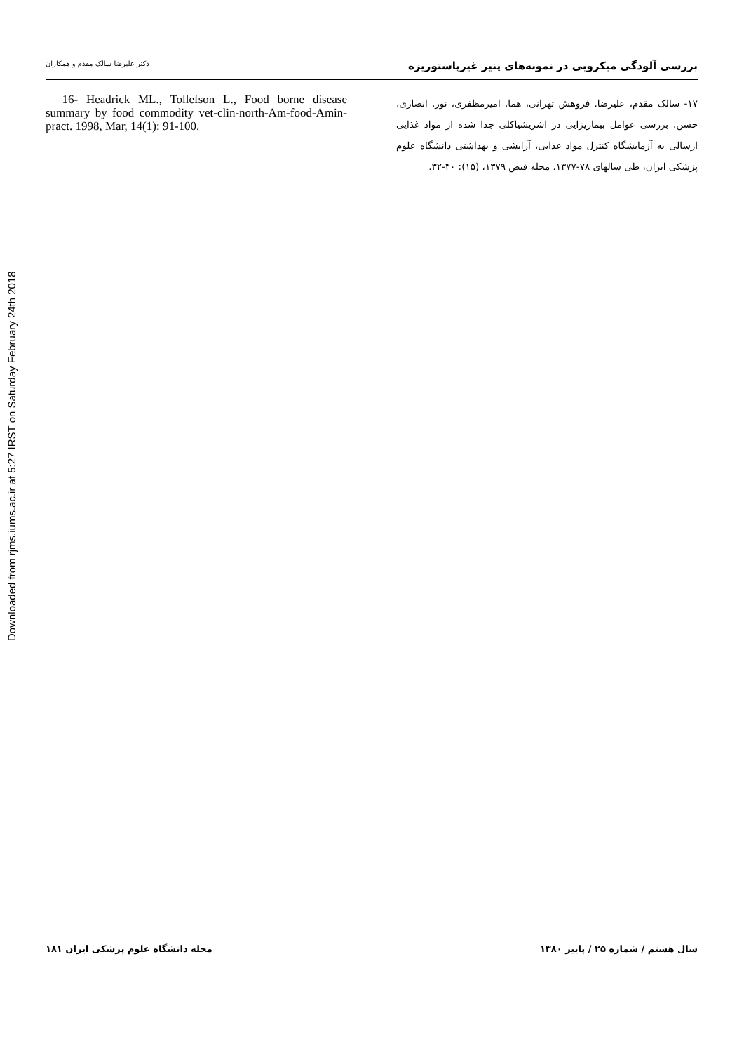Downloaded from rjms.iums.ac.ir at 5:27 IRST on Saturday February 24th 2018
بررسی آلودگی میکروبی در نمونه‌های پنیر غیرپاستوریزه دکتر علیرضا سالک مقدم و همکاران
۱۷- سالک مقدم، علیرضا. فروهش تهرانی، هما. امیرمظفری، نور. انصاری، حسن. بررسی عوامل بیماریزایی در اشریشیاکلی جدا شده از مواد غذایی ارسالی به آزمایشگاه کنترل مواد غذایی، آرایشی و بهداشتی دانشگاه علوم پزشکی ایران، طی سالهای ۷۸-۱۳۷۷. مجله فیض ۱۳۷۹، (۱۵): ۴۰-۳۲.
16- Headrick ML., Tollefson L., Food borne disease summary by food commodity vet-clin-north-Am-food-Amin-pract. 1998, Mar, 14(1): 91-100.
سال هشتم / شماره ۲۵ / پاییز ۱۳۸۰ مجله دانشگاه علوم پزشکی ایران ۱۸۱